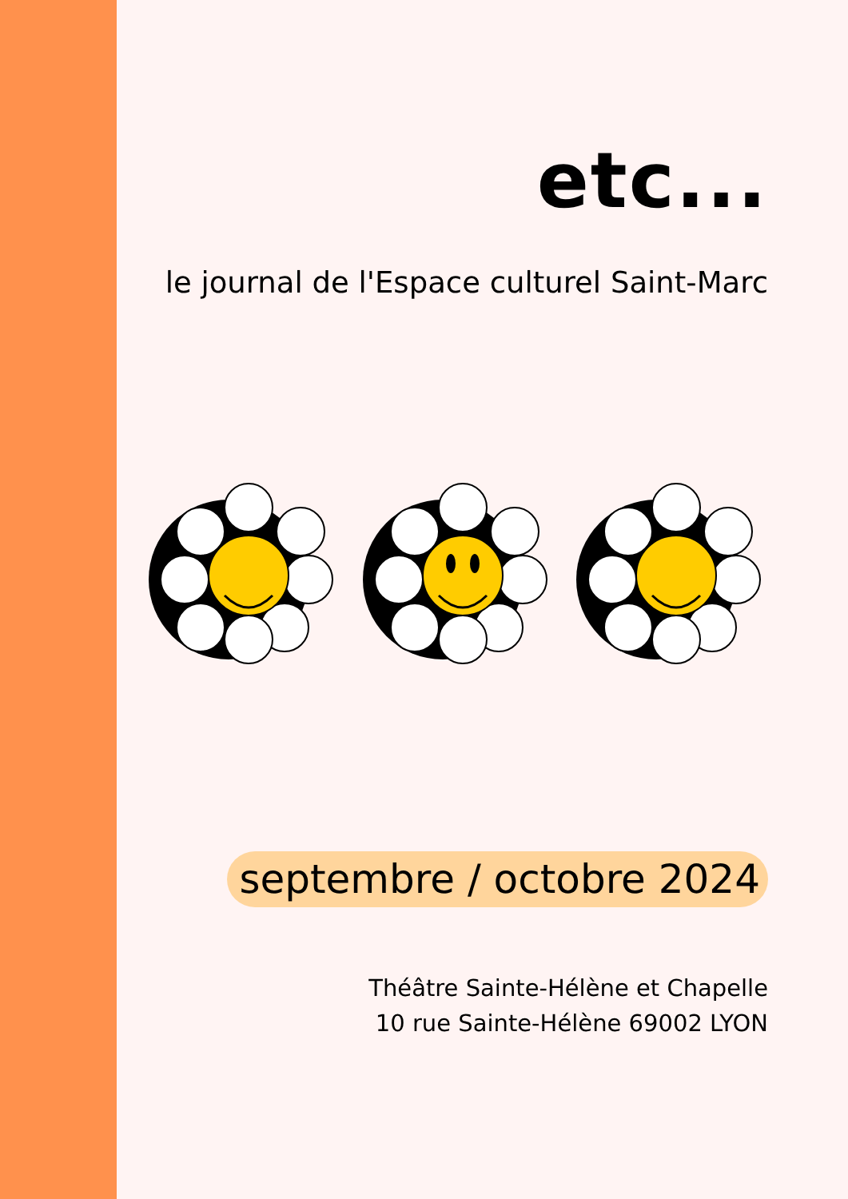etc...
le journal de l'Espace culturel Saint-Marc
septembre / octobre 2024
Théâtre Sainte-Hélène et Chapelle
10 rue Sainte-Hélène 69002 LYON